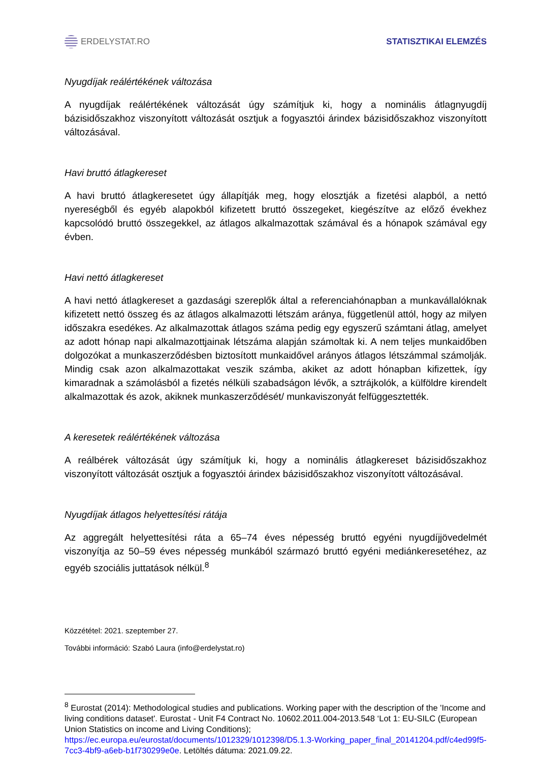ERDELYSTAT.RO STATISZTIKAI ELEMZÉS
Nyugdíjak reálértékének változása
A nyugdíjak reálértékének változását úgy számítjuk ki, hogy a nominális átlagnyugdíj bázisidőszakhoz viszonyított változását osztjuk a fogyasztói árindex bázisidőszakhoz viszonyított változásával.
Havi bruttó átlagkereset
A havi bruttó átlagkeresetet úgy állapítják meg, hogy elosztják a fizetési alapból, a nettó nyereségből és egyéb alapokból kifizetett bruttó összegeket, kiegészítve az előző évekhez kapcsolódó bruttó összegekkel, az átlagos alkalmazottak számával és a hónapok számával egy évben.
Havi nettó átlagkereset
A havi nettó átlagkereset a gazdasági szereplők által a referenciahónapban a munkavállalóknak kifizetett nettó összeg és az átlagos alkalmazotti létszám aránya, függetlenül attól, hogy az milyen időszakra esedékes. Az alkalmazottak átlagos száma pedig egy egyszerű számtani átlag, amelyet az adott hónap napi alkalmazottjainak létszáma alapján számoltak ki. A nem teljes munkaidőben dolgozókat a munkaszerződésben biztosított munkaidővel arányos átlagos létszámmal számolják. Mindig csak azon alkalmazottakat veszik számba, akiket az adott hónapban kifizettek, így kimaradnak a számolásból a fizetés nélküli szabadságon lévők, a sztrájkolók, a külföldre kirendelt alkalmazottak és azok, akiknek munkaszerződését/ munkaviszonyát felfüggesztették.
A keresetek reálértékének változása
A reálbérek változását úgy számítjuk ki, hogy a nominális átlagkereset bázisidőszakhoz viszonyított változását osztjuk a fogyasztói árindex bázisidőszakhoz viszonyított változásával.
Nyugdíjak átlagos helyettesítési rátája
Az aggregált helyettesítési ráta a 65–74 éves népesség bruttó egyéni nyugdíjjövedelmét viszonyítja az 50–59 éves népesség munkából származó bruttó egyéni mediánkeresetéhez, az egyéb szociális juttatások nélkül.<sup>8</sup>
Közzététel: 2021. szeptember 27.
További információ: Szabó Laura (info@erdelystat.ro)
<sup>8</sup> Eurostat (2014): Methodological studies and publications. Working paper with the description of the 'Income and living conditions dataset'. Eurostat - Unit F4 Contract No. 10602.2011.004-2013.548 ‘Lot 1: EU-SILC (European Union Statistics on income and Living Conditions); https://ec.europa.eu/eurostat/documents/1012329/1012398/D5.1.3-Working_paper_final_20141204.pdf/c4ed99f5-7cc3-4bf9-a6eb-b1f730299e0e. Letöltés dátuma: 2021.09.22.